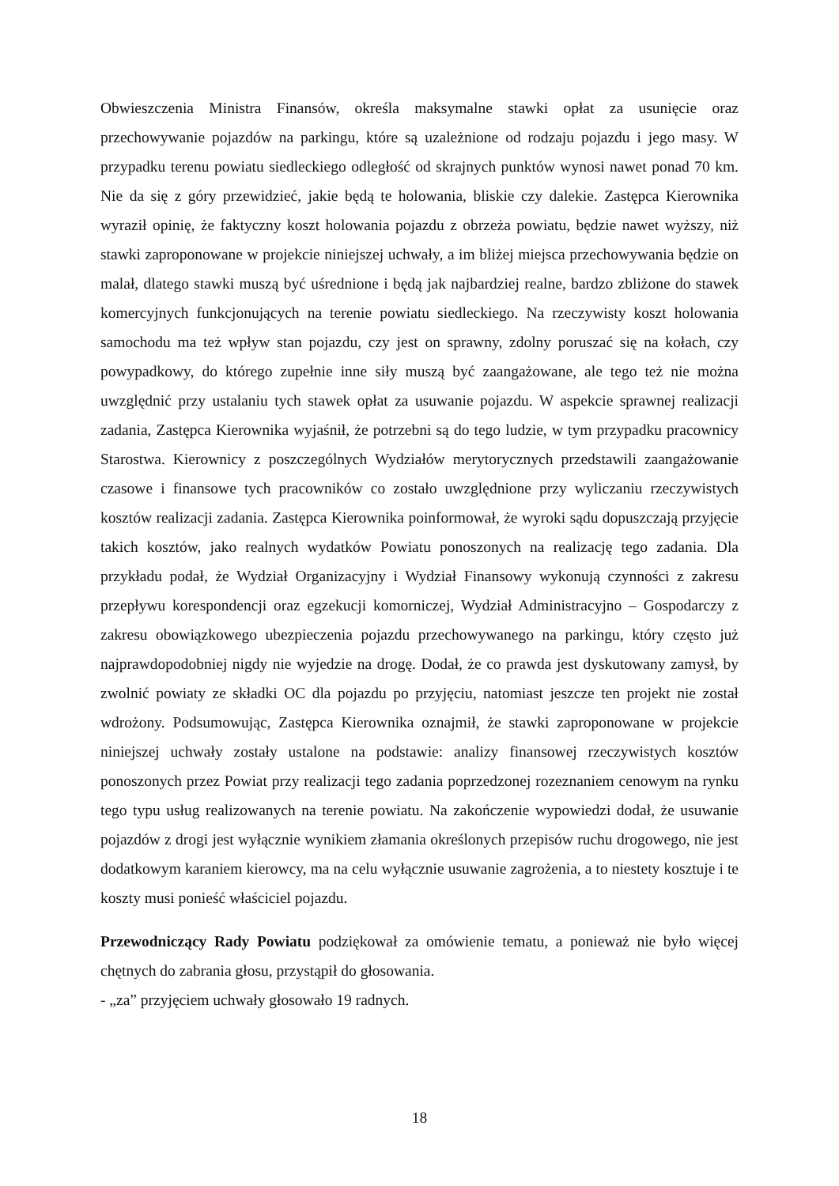Obwieszczenia Ministra Finansów, określa maksymalne stawki opłat za usunięcie oraz przechowywanie pojazdów na parkingu, które są uzależnione od rodzaju pojazdu i jego masy. W przypadku terenu powiatu siedleckiego odległość od skrajnych punktów wynosi nawet ponad 70 km. Nie da się z góry przewidzieć, jakie będą te holowania, bliskie czy dalekie. Zastępca Kierownika wyraził opinię, że faktyczny koszt holowania pojazdu z obrzeża powiatu, będzie nawet wyższy, niż stawki zaproponowane w projekcie niniejszej uchwały, a im bliżej miejsca przechowywania będzie on malał, dlatego stawki muszą być uśrednione i będą jak najbardziej realne, bardzo zbliżone do stawek komercyjnych funkcjonujących na terenie powiatu siedleckiego. Na rzeczywisty koszt holowania samochodu ma też wpływ stan pojazdu, czy jest on sprawny, zdolny poruszać się na kołach, czy powypadkowy, do którego zupełnie inne siły muszą być zaangażowane, ale tego też nie można uwzględnić przy ustalaniu tych stawek opłat za usuwanie pojazdu. W aspekcie sprawnej realizacji zadania, Zastępca Kierownika wyjaśnił, że potrzebni są do tego ludzie, w tym przypadku pracownicy Starostwa. Kierownicy z poszczególnych Wydziałów merytorycznych przedstawili zaangażowanie czasowe i finansowe tych pracowników co zostało uwzględnione przy wyliczaniu rzeczywistych kosztów realizacji zadania. Zastępca Kierownika poinformował, że wyroki sądu dopuszczają przyjęcie takich kosztów, jako realnych wydatków Powiatu ponoszonych na realizację tego zadania. Dla przykładu podał, że Wydział Organizacyjny i Wydział Finansowy wykonują czynności z zakresu przepływu korespondencji oraz egzekucji komorniczej, Wydział Administracyjno – Gospodarczy z zakresu obowiązkowego ubezpieczenia pojazdu przechowywanego na parkingu, który często już najprawdopodobniej nigdy nie wyjedzie na drogę. Dodał, że co prawda jest dyskutowany zamysł, by zwolnić powiaty ze składki OC dla pojazdu po przyjęciu, natomiast jeszcze ten projekt nie został wdrożony. Podsumowując, Zastępca Kierownika oznajmił, że stawki zaproponowane w projekcie niniejszej uchwały zostały ustalone na podstawie: analizy finansowej rzeczywistych kosztów ponoszonych przez Powiat przy realizacji tego zadania poprzedzonej rozeznaniem cenowym na rynku tego typu usług realizowanych na terenie powiatu. Na zakończenie wypowiedzi dodał, że usuwanie pojazdów z drogi jest wyłącznie wynikiem złamania określonych przepisów ruchu drogowego, nie jest dodatkowym karaniem kierowcy, ma na celu wyłącznie usuwanie zagrożenia, a to niestety kosztuje i te koszty musi ponieść właściciel pojazdu.
Przewodniczący Rady Powiatu podziękował za omówienie tematu, a ponieważ nie było więcej chętnych do zabrania głosu, przystąpił do głosowania.
- „za” przyjęciem uchwały głosowało 19 radnych.
18